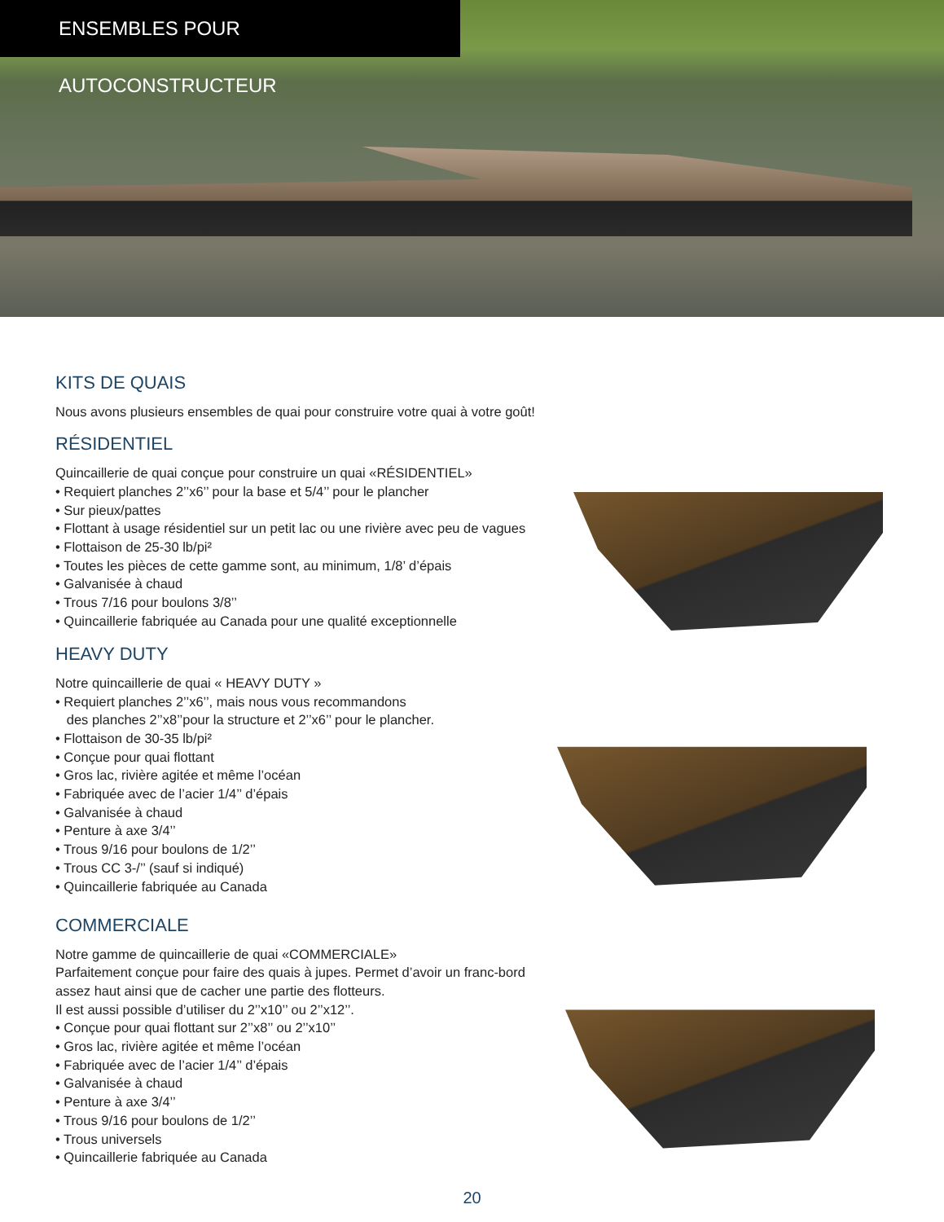ENSEMBLES POUR AUTOCONSTRUCTEUR
KITS DE QUAIS
Nous avons plusieurs ensembles de quai pour construire votre quai à votre goût!
RÉSIDENTIEL
Quincaillerie de quai conçue pour construire un quai «RÉSIDENTIEL»
• Requiert planches 2’’x6’’ pour la base et 5/4’’ pour le plancher
• Sur pieux/pattes
• Flottant à usage résidentiel sur un petit lac ou une rivière avec peu de vagues
• Flottaison de 25-30 lb/pi²
• Toutes les pièces de cette gamme sont, au minimum, 1/8’ d’épais
• Galvanisée à chaud
• Trous 7/16 pour boulons 3/8’’
• Quincaillerie fabriquée au Canada pour une qualité exceptionnelle
HEAVY DUTY
Notre quincaillerie de quai « HEAVY DUTY »
• Requiert planches 2’’x6’’, mais nous vous recommandons
des planches 2’’x8’’pour la structure et 2’’x6’’ pour le plancher.
• Flottaison de 30-35 lb/pi²
• Conçue pour quai flottant
• Gros lac, rivière agitée et même l’océan
• Fabriquée avec de l’acier 1/4’’ d’épais
• Galvanisée à chaud
• Penture à axe 3/4’’
• Trous 9/16 pour boulons de 1/2’’
• Trous CC 3-/’’ (sauf si indiqué)
• Quincaillerie fabriquée au Canada
COMMERCIALE
Notre gamme de quincaillerie de quai «COMMERCIALE»
Parfaitement conçue pour faire des quais à jupes. Permet d’avoir un franc-bord
assez haut ainsi que de cacher une partie des flotteurs.
Il est aussi possible d’utiliser du 2’’x10’’ ou 2’’x12’’.
• Conçue pour quai flottant sur 2’’x8’’ ou 2’’x10’’
• Gros lac, rivière agitée et même l’océan
• Fabriquée avec de l’acier 1/4’’ d’épais
• Galvanisée à chaud
• Penture à axe 3/4’’
• Trous 9/16 pour boulons de 1/2’’
• Trous universels
• Quincaillerie fabriquée au Canada
20